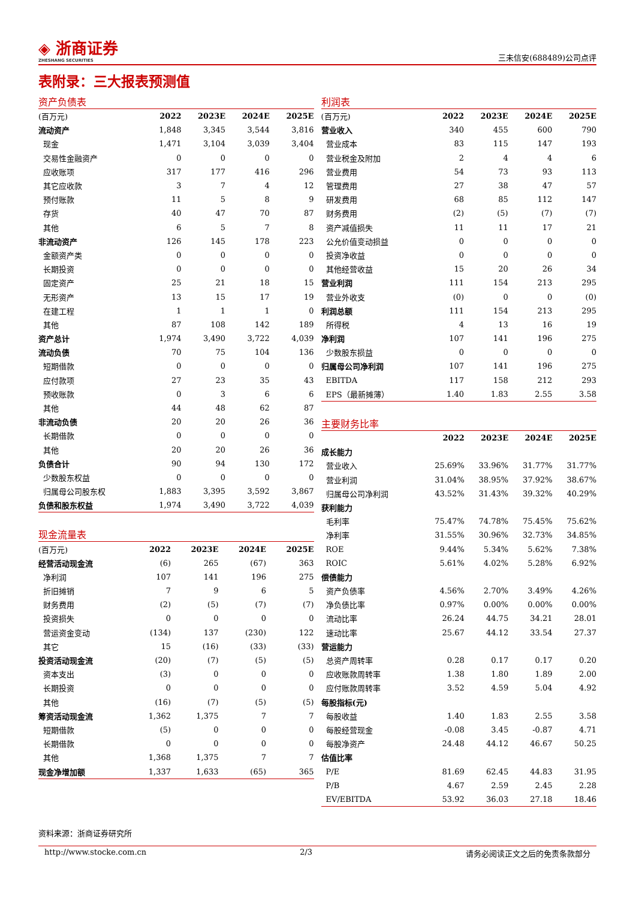◈ 浙商证券
ZHESHANG SECURITIES
三未信安(688489)公司点评
表附录：三大报表预测值
资产负债表
| (百万元) | 2022 | 2023E | 2024E | 2025E |
| --- | --- | --- | --- | --- |
| 流动资产 | 1,848 | 3,345 | 3,544 | 3,816 |
| 现金 | 1,471 | 3,104 | 3,039 | 3,404 |
| 交易性金融资产 | 0 | 0 | 0 | 0 |
| 应收账项 | 317 | 177 | 416 | 296 |
| 其它应收款 | 3 | 7 | 4 | 12 |
| 预付账款 | 11 | 5 | 8 | 9 |
| 存货 | 40 | 47 | 70 | 87 |
| 其他 | 6 | 5 | 7 | 8 |
| 非流动资产 | 126 | 145 | 178 | 223 |
| 金额资产类 | 0 | 0 | 0 | 0 |
| 长期投资 | 0 | 0 | 0 | 0 |
| 固定资产 | 25 | 21 | 18 | 15 |
| 无形资产 | 13 | 15 | 17 | 19 |
| 在建工程 | 1 | 1 | 1 | 0 |
| 其他 | 87 | 108 | 142 | 189 |
| 资产总计 | 1,974 | 3,490 | 3,722 | 4,039 |
| 流动负债 | 70 | 75 | 104 | 136 |
| 短期借款 | 0 | 0 | 0 | 0 |
| 应付款项 | 27 | 23 | 35 | 43 |
| 预收账款 | 0 | 3 | 6 | 6 |
| 其他 | 44 | 48 | 62 | 87 |
| 非流动负债 | 20 | 20 | 26 | 36 |
| 长期借款 | 0 | 0 | 0 | 0 |
| 其他 | 20 | 20 | 26 | 36 |
| 负债合计 | 90 | 94 | 130 | 172 |
| 少数股东权益 | 0 | 0 | 0 | 0 |
| 归属母公司股东权 | 1,883 | 3,395 | 3,592 | 3,867 |
| 负债和股东权益 | 1,974 | 3,490 | 3,722 | 4,039 |
现金流量表
| (百万元) | 2022 | 2023E | 2024E | 2025E |
| --- | --- | --- | --- | --- |
| 经营活动现金流 | (6) | 265 | (67) | 363 |
| 净利润 | 107 | 141 | 196 | 275 |
| 折旧摊销 | 7 | 9 | 6 | 5 |
| 财务费用 | (2) | (5) | (7) | (7) |
| 投资损失 | 0 | 0 | 0 | 0 |
| 营运资金变动 | (134) | 137 | (230) | 122 |
| 其它 | 15 | (16) | (33) | (33) |
| 投资活动现金流 | (20) | (7) | (5) | (5) |
| 资本支出 | (3) | 0 | 0 | 0 |
| 长期投资 | 0 | 0 | 0 | 0 |
| 其他 | (16) | (7) | (5) | (5) |
| 筹资活动现金流 | 1,362 | 1,375 | 7 | 7 |
| 短期借款 | (5) | 0 | 0 | 0 |
| 长期借款 | 0 | 0 | 0 | 0 |
| 其他 | 1,368 | 1,375 | 7 | 7 |
| 现金净增加额 | 1,337 | 1,633 | (65) | 365 |
利润表
| (百万元) | 2022 | 2023E | 2024E | 2025E |
| --- | --- | --- | --- | --- |
| 营业收入 | 340 | 455 | 600 | 790 |
| 营业成本 | 83 | 115 | 147 | 193 |
| 营业税金及附加 | 2 | 4 | 4 | 6 |
| 营业费用 | 54 | 73 | 93 | 113 |
| 管理费用 | 27 | 38 | 47 | 57 |
| 研发费用 | 68 | 85 | 112 | 147 |
| 财务费用 | (2) | (5) | (7) | (7) |
| 资产减值损失 | 11 | 11 | 17 | 21 |
| 公允价值变动损益 | 0 | 0 | 0 | 0 |
| 投资净收益 | 0 | 0 | 0 | 0 |
| 其他经营收益 | 15 | 20 | 26 | 34 |
| 营业利润 | 111 | 154 | 213 | 295 |
| 营业外收支 | (0) | 0 | 0 | (0) |
| 利润总额 | 111 | 154 | 213 | 295 |
| 所得税 | 4 | 13 | 16 | 19 |
| 净利润 | 107 | 141 | 196 | 275 |
| 少数股东损益 | 0 | 0 | 0 | 0 |
| 归属母公司净利润 | 107 | 141 | 196 | 275 |
| EBITDA | 117 | 158 | 212 | 293 |
| EPS（最新摊薄） | 1.40 | 1.83 | 2.55 | 3.58 |
主要财务比率
| | 2022 | 2023E | 2024E | 2025E |
| --- | --- | --- | --- | --- |
| 成长能力 | | | | |
| 营业收入 | 25.69% | 33.96% | 31.77% | 31.77% |
| 营业利润 | 31.04% | 38.95% | 37.92% | 38.67% |
| 归属母公司净利润 | 43.52% | 31.43% | 39.32% | 40.29% |
| 获利能力 | | | | |
| 毛利率 | 75.47% | 74.78% | 75.45% | 75.62% |
| 净利率 | 31.55% | 30.96% | 32.73% | 34.85% |
| ROE | 9.44% | 5.34% | 5.62% | 7.38% |
| ROIC | 5.61% | 4.02% | 5.28% | 6.92% |
| 偿债能力 | | | | |
| 资产负债率 | 4.56% | 2.70% | 3.49% | 4.26% |
| 净负债比率 | 0.97% | 0.00% | 0.00% | 0.00% |
| 流动比率 | 26.24 | 44.75 | 34.21 | 28.01 |
| 速动比率 | 25.67 | 44.12 | 33.54 | 27.37 |
| 营运能力 | | | | |
| 总资产周转率 | 0.28 | 0.17 | 0.17 | 0.20 |
| 应收账款周转率 | 1.38 | 1.80 | 1.89 | 2.00 |
| 应付账款周转率 | 3.52 | 4.59 | 5.04 | 4.92 |
| 每股指标(元) | | | | |
| 每股收益 | 1.40 | 1.83 | 2.55 | 3.58 |
| 每股经营现金 | -0.08 | 3.45 | -0.87 | 4.71 |
| 每股净资产 | 24.48 | 44.12 | 46.67 | 50.25 |
| 估值比率 | | | | |
| P/E | 81.69 | 62.45 | 44.83 | 31.95 |
| P/B | 4.67 | 2.59 | 2.45 | 2.28 |
| EV/EBITDA | 53.92 | 36.03 | 27.18 | 18.46 |
资料来源：浙商证券研究所
http://www.stocke.com.cn 2/3 请务必阅读正文之后的免责条款部分